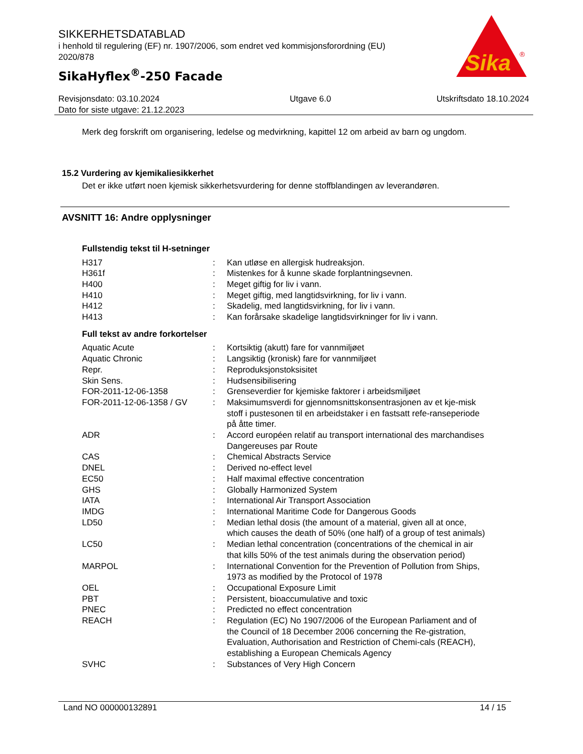SIKKERHETSDATABLAD
i henhold til regulering (EF) nr. 1907/2006, som endret ved kommisjonsforordning (EU) 2020/878
SikaHyflex<sup>®</sup>-250 Facade
Sika
®
Revisjonsdato: 03.10.2024
Dato for siste utgave: 21.12.2023
Utgave 6.0 Utskriftsdato 18.10.2024
Merk deg forskrift om organisering, ledelse og medvirkning, kapittel 12 om arbeid av barn og ungdom.
15.2 Vurdering av kjemikaliesikkerhet
Det er ikke utført noen kjemisk sikkerhetsvurdering for denne stoffblandingen av leverandøren.
AVSNITT 16: Andre opplysninger
Fullstendig tekst til H-setninger
| H317 | : | Kan utløse en allergisk hudreaksjon. |
| H361f | : | Mistenkes for å kunne skade forplantningsevnen. |
| H400 | : | Meget giftig for liv i vann. |
| H410 | : | Meget giftig, med langtidsvirkning, for liv i vann. |
| H412 | : | Skadelig, med langtidsvirkning, for liv i vann. |
| H413 | : | Kan forårsake skadelige langtidsvirkninger for liv i vann. |
Full tekst av andre forkortelser
| Aquatic Acute | : | Kortsiktig (akutt) fare for vannmiljøet |
| Aquatic Chronic | : | Langsiktig (kronisk) fare for vannmiljøet |
| Repr. | : | Reproduksjonstoksisitet |
| Skin Sens. | : | Hudsensibilisering |
| FOR-2011-12-06-1358 | : | Grenseverdier for kjemiske faktorer i arbeidsmiljøet |
| FOR-2011-12-06-1358 / GV | : | Maksimumsverdi for gjennomsnittskonsentrasjonen av et kje-misk stoff i pustesonen til en arbeidstaker i en fastsatt refe-ranseperiode på åtte timer. |
| ADR | : | Accord européen relatif au transport international des marchandises Dangereuses par Route |
| CAS | : | Chemical Abstracts Service |
| DNEL | : | Derived no-effect level |
| EC50 | : | Half maximal effective concentration |
| GHS | : | Globally Harmonized System |
| IATA | : | International Air Transport Association |
| IMDG | : | International Maritime Code for Dangerous Goods |
| LD50 | : | Median lethal dosis (the amount of a material, given all at once, which causes the death of 50% (one half) of a group of test animals) |
| LC50 | : | Median lethal concentration (concentrations of the chemical in air that kills 50% of the test animals during the observation period) |
| MARPOL | : | International Convention for the Prevention of Pollution from Ships, 1973 as modified by the Protocol of 1978 |
| OEL | : | Occupational Exposure Limit |
| PBT | : | Persistent, bioaccumulative and toxic |
| PNEC | : | Predicted no effect concentration |
| REACH | : | Regulation (EC) No 1907/2006 of the European Parliament and of the Council of 18 December 2006 concerning the Re-gistration, Evaluation, Authorisation and Restriction of Chemi-cals (REACH), establishing a European Chemicals Agency |
| SVHC | : | Substances of Very High Concern |
Land NO 000000132891 14 / 15